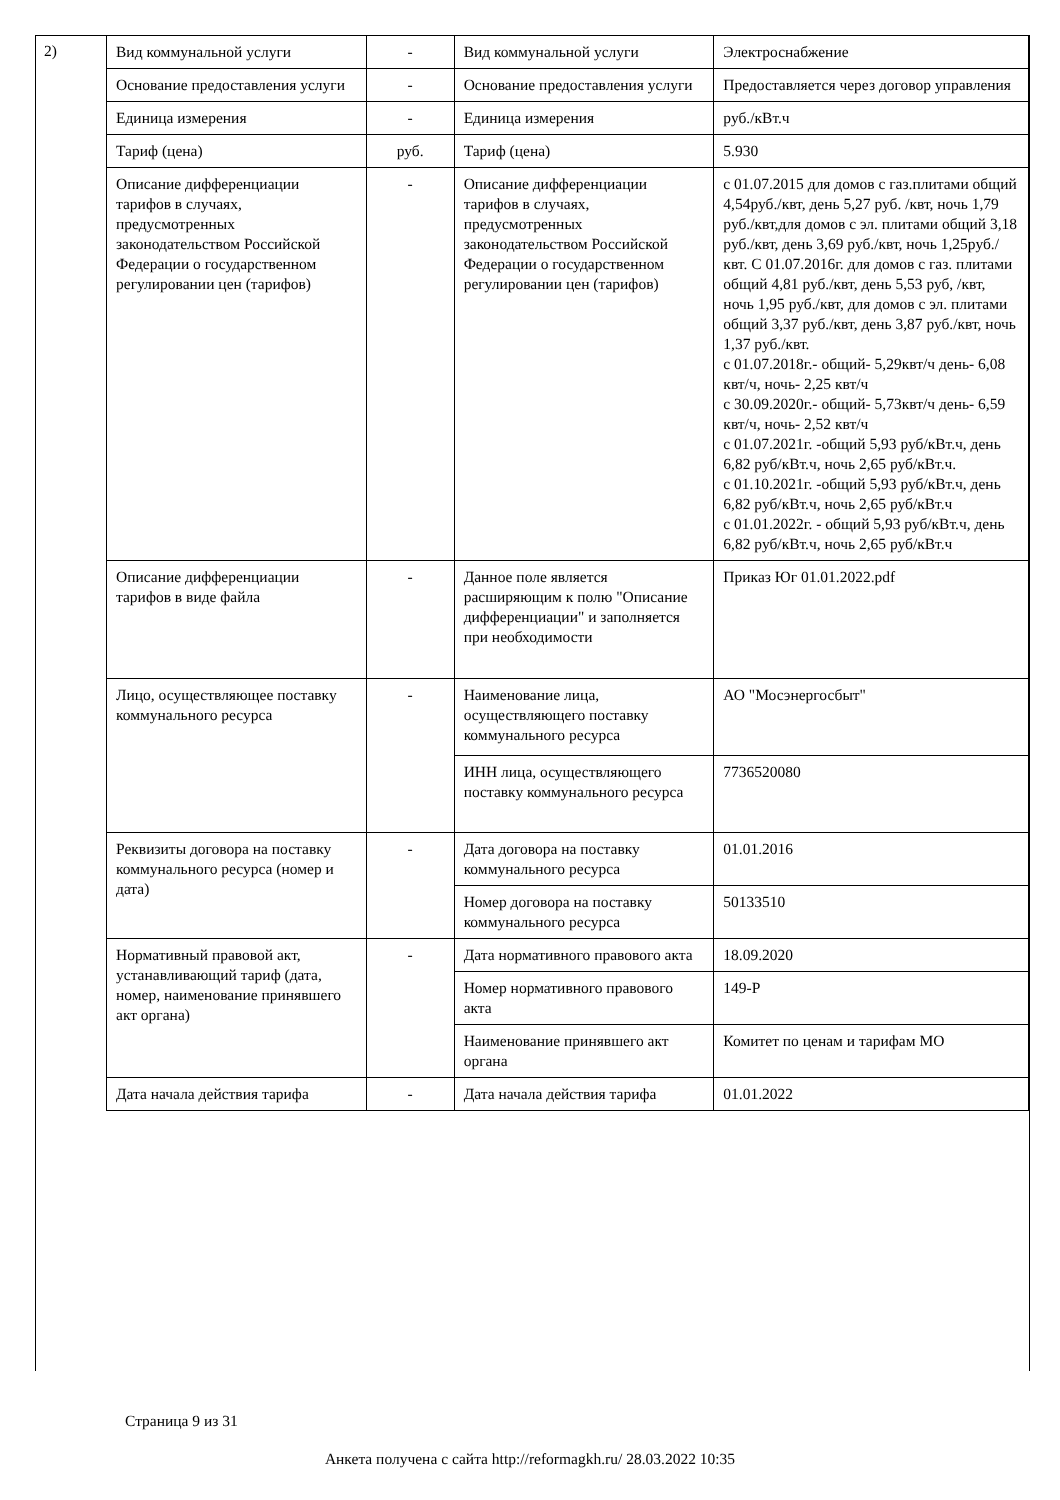2)
| Вид коммунальной услуги | - | Вид коммунальной услуги | Электроснабжение |
| Основание предоставления услуги | - | Основание предоставления услуги | Предоставляется через договор управления |
| Единица измерения | - | Единица измерения | руб./кВт.ч |
| Тариф (цена) | руб. | Тариф (цена) | 5.930 |
| Описание дифференциации тарифов в случаях, предусмотренных законодательством Российской Федерации о государственном регулировании цен (тарифов) | - | Описание дифференциации тарифов в случаях, предусмотренных законодательством Российской Федерации о государственном регулировании цен (тарифов) | с 01.07.2015 для домов с газ.плитами общий 4,54руб./квт, день 5,27 руб. /квт, ночь 1,79 руб./квт,для домов с эл. плитами общий 3,18 руб./квт, день 3,69 руб./квт, ночь 1,25руб./квт. С 01.07.2016г. для домов с газ. плитами общий 4,81 руб./квт, день 5,53 руб, /квт, ночь 1,95 руб./квт, для домов с эл. плитами общий 3,37 руб./квт, день 3,87 руб./квт, ночь 1,37 руб./квт. с 01.07.2018г.- общий- 5,29квт/ч день- 6,08 квт/ч, ночь- 2,25 квт/ч с 30.09.2020г.- общий- 5,73квт/ч день- 6,59 квт/ч, ночь- 2,52 квт/ч с 01.07.2021г. -общий 5,93 руб/кВт.ч, день 6,82 руб/кВт.ч, ночь 2,65 руб/кВт.ч. с 01.10.2021г. -общий 5,93 руб/кВт.ч, день 6,82 руб/кВт.ч, ночь 2,65 руб/кВт.ч с 01.01.2022г. - общий 5,93 руб/кВт.ч, день 6,82 руб/кВт.ч, ночь 2,65 руб/кВт.ч |
| Описание дифференциации тарифов в виде файла | - | Данное поле является расширяющим к полю "Описание дифференциации" и заполняется при необходимости | Приказ Юг 01.01.2022.pdf |
| Лицо, осуществляющее поставку коммунального ресурса | - | Наименование лица, осуществляющего поставку коммунального ресурса | АО "Мосэнергосбыт" |
| | | ИНН лица, осуществляющего поставку коммунального ресурса | 7736520080 |
| Реквизиты договора на поставку коммунального ресурса (номер и дата) | - | Дата договора на поставку коммунального ресурса | 01.01.2016 |
| | | Номер договора на поставку коммунального ресурса | 50133510 |
| Нормативный правовой акт, устанавливающий тариф (дата, номер, наименование принявшего акт органа) | - | Дата нормативного правового акта | 18.09.2020 |
| | | Номер нормативного правового акта | 149-Р |
| | | Наименование принявшего акт органа | Комитет по ценам и тарифам МО |
| Дата начала действия тарифа | - | Дата начала действия тарифа | 01.01.2022 |
Страница 9 из 31
Анкета получена с сайта http://reformagkh.ru/ 28.03.2022 10:35